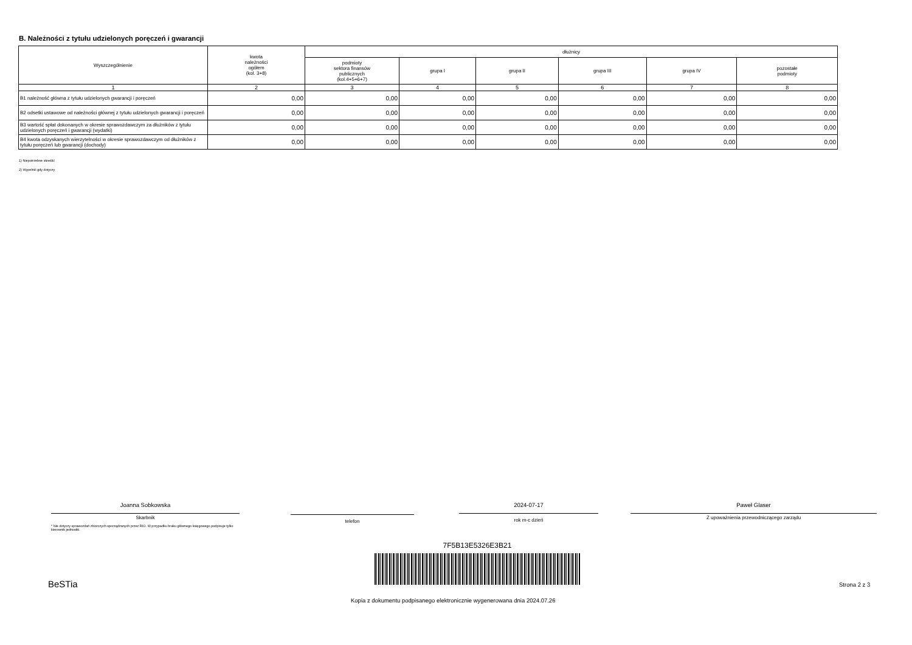B. Należności z tytułu udzielonych poręczeń i gwarancji
| Wyszczególnienie | kwota należności ogółem (kol. 3+8) | dłużnicy | | | | | |
| --- | --- | --- | --- | --- | --- | --- | --- |
| | | podmioty sektora finansów publicznych (kol.4+5+6+7) | grupa I | grupa II | grupa III | grupa IV | pozostałe podmioty |
| 1 | 2 | 3 | 4 | 5 | 6 | 7 | 8 |
| B1 należność główna z tytułu udzielonych gwarancji i poręczeń | 0,00 | 0,00 | 0,00 | 0,00 | 0,00 | 0,00 | 0,00 |
| B2 odsetki ustawowe od należności głównej z tytułu udzielonych gwarancji i poręczeń | 0,00 | 0,00 | 0,00 | 0,00 | 0,00 | 0,00 | 0,00 |
| B3 wartość spłat dokonanych w okresie sprawozdawczym za dłużników z tytułu udzielonych poręczeń i gwarancji (wydatki) | 0,00 | 0,00 | 0,00 | 0,00 | 0,00 | 0,00 | 0,00 |
| B4 kwota odzyskanych wierzytelności w okresie sprawozdawczym od dłużników z tytułu poręczeń lub gwarancji (dochody) | 0,00 | 0,00 | 0,00 | 0,00 | 0,00 | 0,00 | 0,00 |
1) Niepotrzebne skreślić
2) Wypełnić gdy dotyczy
Joanna Sobkowska
Skarbnik
* Nie dotyczy sprawozdań zbiorczych sporządzanych przez RIO. W przypadku braku głównego księgowego podpisuje tylko kierownik jednostki.
telefon
2024-07-17
rok m-c dzień
Paweł Glaser
Z upoważnienia przewodniczącego zarządu
7F5B13E5326E3B21
BeSTia Strona 2 z 3
Kopia z dokumentu podpisanego elektronicznie wygenerowana dnia 2024.07.26